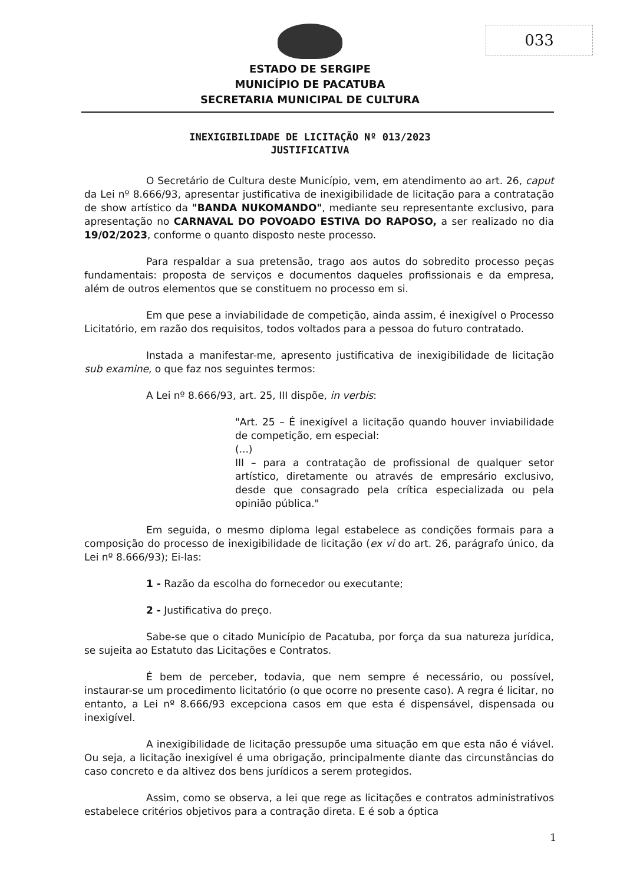033
ESTADO DE SERGIPE
MUNICÍPIO DE PACATUBA
SECRETARIA MUNICIPAL DE CULTURA
INEXIGIBILIDADE DE LICITAÇÃO Nº 013/2023
JUSTIFICATIVA
O Secretário de Cultura deste Município, vem, em atendimento ao art. 26, caput da Lei nº 8.666/93, apresentar justificativa de inexigibilidade de licitação para a contratação de show artístico da "BANDA NUKOMANDO", mediante seu representante exclusivo, para apresentação no CARNAVAL DO POVOADO ESTIVA DO RAPOSO, a ser realizado no dia 19/02/2023, conforme o quanto disposto neste processo.
Para respaldar a sua pretensão, trago aos autos do sobredito processo peças fundamentais: proposta de serviços e documentos daqueles profissionais e da empresa, além de outros elementos que se constituem no processo em si.
Em que pese a inviabilidade de competição, ainda assim, é inexigível o Processo Licitatório, em razão dos requisitos, todos voltados para a pessoa do futuro contratado.
Instada a manifestar-me, apresento justificativa de inexigibilidade de licitação sub examine, o que faz nos seguintes termos:
A Lei nº 8.666/93, art. 25, III dispõe, in verbis:
"Art. 25 – É inexigível a licitação quando houver inviabilidade de competição, em especial:
(...)
III – para a contratação de profissional de qualquer setor artístico, diretamente ou através de empresário exclusivo, desde que consagrado pela crítica especializada ou pela opinião pública."
Em seguida, o mesmo diploma legal estabelece as condições formais para a composição do processo de inexigibilidade de licitação (ex vi do art. 26, parágrafo único, da Lei nº 8.666/93); Ei-las:
1 - Razão da escolha do fornecedor ou executante;
2 - Justificativa do preço.
Sabe-se que o citado Município de Pacatuba, por força da sua natureza jurídica, se sujeita ao Estatuto das Licitações e Contratos.
É bem de perceber, todavia, que nem sempre é necessário, ou possível, instaurar-se um procedimento licitatório (o que ocorre no presente caso). A regra é licitar, no entanto, a Lei nº 8.666/93 excepciona casos em que esta é dispensável, dispensada ou inexigível.
A inexigibilidade de licitação pressupõe uma situação em que esta não é viável. Ou seja, a licitação inexigível é uma obrigação, principalmente diante das circunstâncias do caso concreto e da altivez dos bens jurídicos a serem protegidos.
Assim, como se observa, a lei que rege as licitações e contratos administrativos estabelece critérios objetivos para a contração direta. E é sob a óptica
1